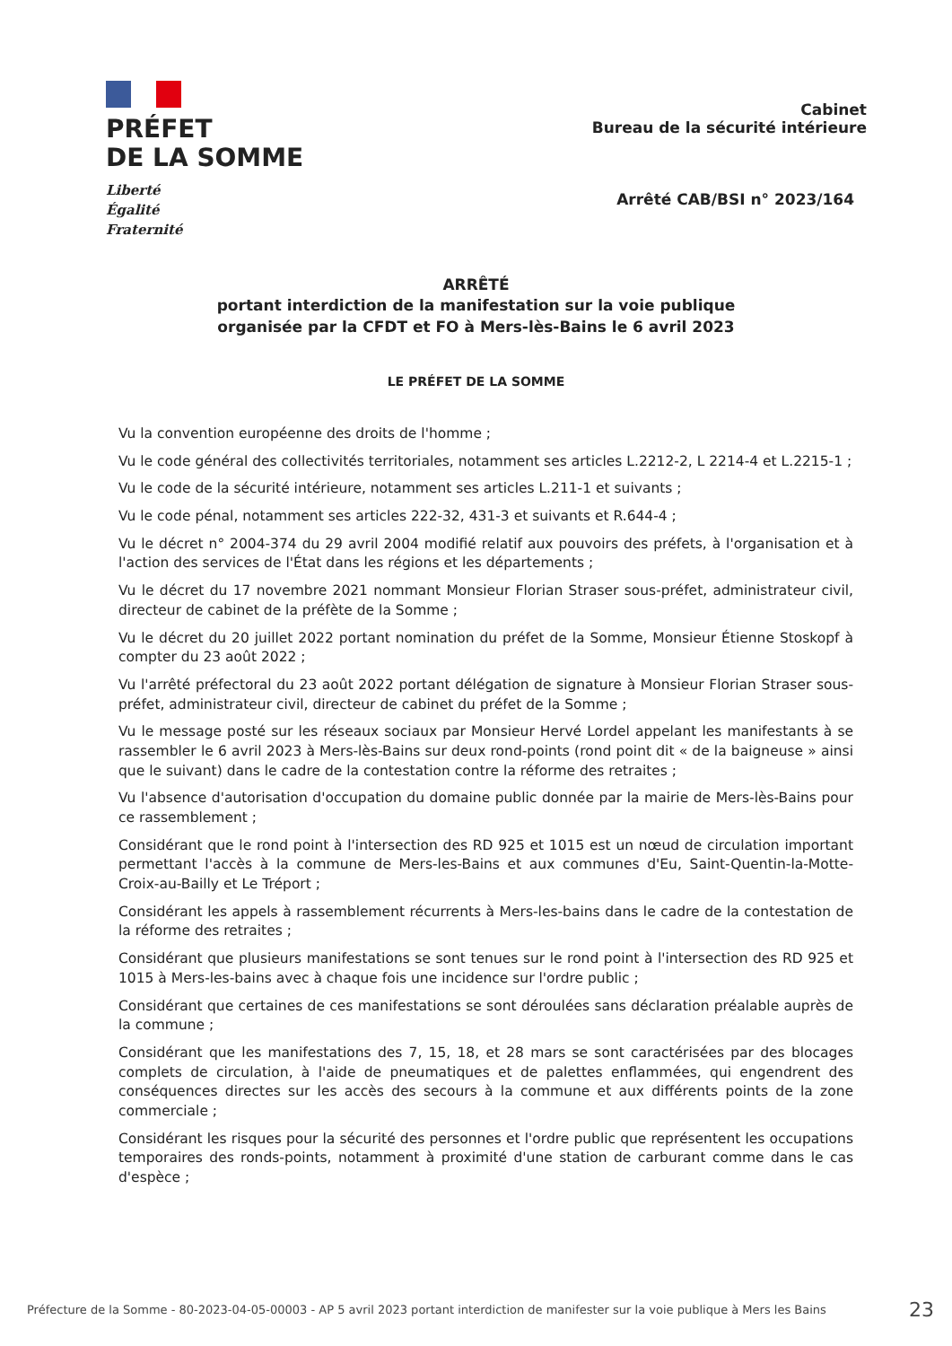PRÉFET
DE LA SOMME
Liberté
Égalité
Fraternité
Cabinet
Bureau de la sécurité intérieure
Arrêté CAB/BSI n° 2023/164
ARRÊTÉ
portant interdiction de la manifestation sur la voie publique
organisée par la CFDT et FO à Mers-lès-Bains le 6 avril 2023
LE PRÉFET DE LA SOMME
Vu la convention européenne des droits de l'homme ;
Vu le code général des collectivités territoriales, notamment ses articles L.2212-2, L 2214-4 et L.2215-1 ;
Vu le code de la sécurité intérieure, notamment ses articles L.211-1 et suivants ;
Vu le code pénal, notamment ses articles 222-32, 431-3 et suivants et R.644-4 ;
Vu le décret n° 2004-374 du 29 avril 2004 modifié relatif aux pouvoirs des préfets, à l'organisation et à l'action des services de l'État dans les régions et les départements ;
Vu le décret du 17 novembre 2021 nommant Monsieur Florian Straser sous-préfet, administrateur civil, directeur de cabinet de la préfète de la Somme ;
Vu le décret du 20 juillet 2022 portant nomination du préfet de la Somme, Monsieur Étienne Stoskopf à compter du 23 août 2022 ;
Vu l'arrêté préfectoral du 23 août 2022 portant délégation de signature à Monsieur Florian Straser sous-préfet, administrateur civil, directeur de cabinet du préfet de la Somme ;
Vu le message posté sur les réseaux sociaux par Monsieur Hervé Lordel appelant les manifestants à se rassembler le 6 avril 2023 à Mers-lès-Bains sur deux rond-points (rond point dit « de la baigneuse » ainsi que le suivant) dans le cadre de la contestation contre la réforme des retraites ;
Vu l'absence d'autorisation d'occupation du domaine public donnée par la mairie de Mers-lès-Bains pour ce rassemblement ;
Considérant que le rond point à l'intersection des RD 925 et 1015 est un nœud de circulation important permettant l'accès à la commune de Mers-les-Bains et aux communes d'Eu, Saint-Quentin-la-Motte-Croix-au-Bailly et Le Tréport ;
Considérant les appels à rassemblement récurrents à Mers-les-bains dans le cadre de la contestation de la réforme des retraites ;
Considérant que plusieurs manifestations se sont tenues sur le rond point à l'intersection des RD 925 et 1015 à Mers-les-bains avec à chaque fois une incidence sur l'ordre public ;
Considérant que certaines de ces manifestations se sont déroulées sans déclaration préalable auprès de la commune ;
Considérant que les manifestations des 7, 15, 18, et 28 mars se sont caractérisées par des blocages complets de circulation, à l'aide de pneumatiques et de palettes enflammées, qui engendrent des conséquences directes sur les accès des secours à la commune et aux différents points de la zone commerciale ;
Considérant les risques pour la sécurité des personnes et l'ordre public que représentent les occupations temporaires des ronds-points, notamment à proximité d'une station de carburant comme dans le cas d'espèce ;
Préfecture de la Somme - 80-2023-04-05-00003 - AP 5 avril 2023 portant interdiction de manifester sur la voie publique à Mers les Bains 23